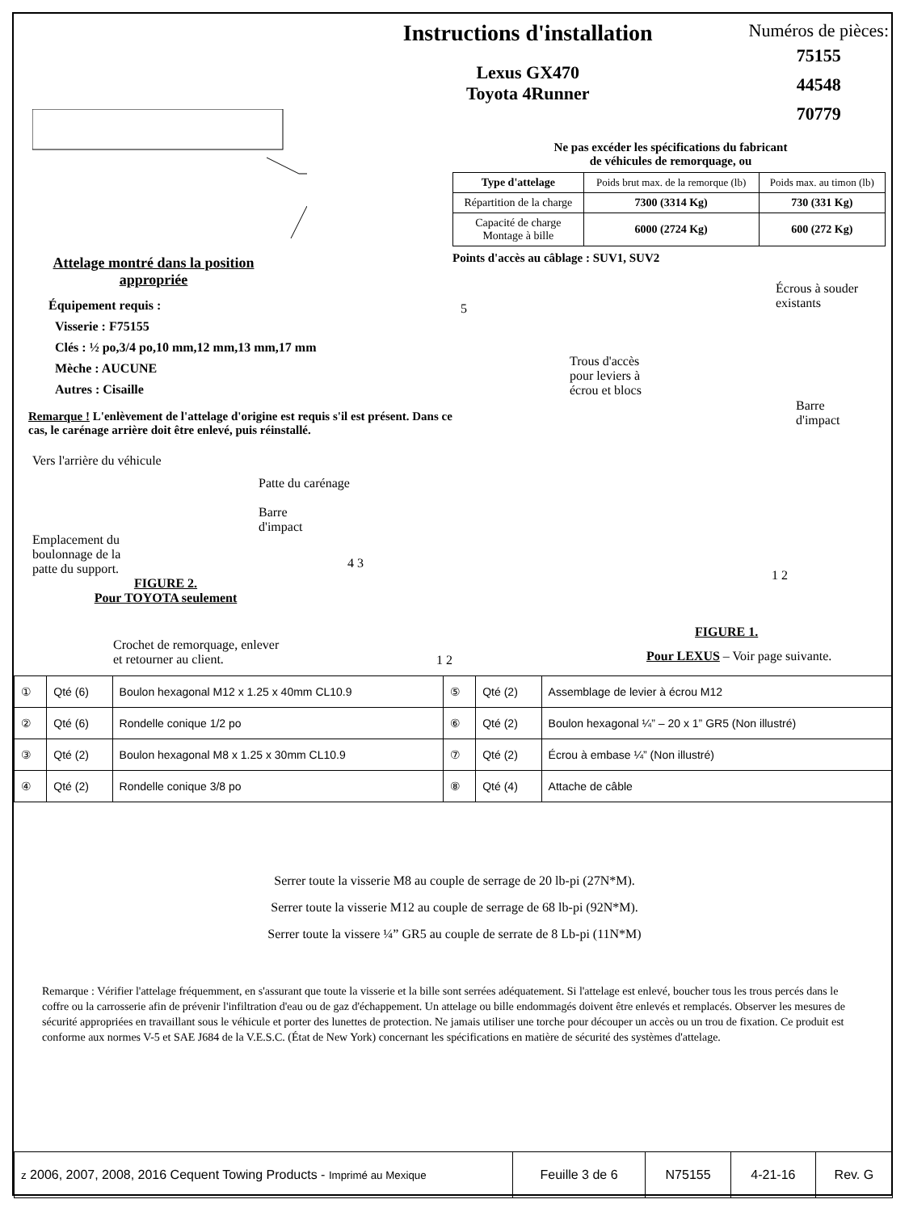Attelage montré dans la position appropriée
Équipement requis :
Visserie : F75155
Clés : ½ po,3/4 po,10 mm,12 mm,13 mm,17 mm
Mèche : AUCUNE
Autres : Cisaille
Remarque ! L'enlèvement de l'attelage d'origine est requis s'il est présent. Dans ce cas, le carénage arrière doit être enlevé, puis réinstallé.
Vers l'arrière du véhicule
Emplacement du boulonnage de la patte du support.
Patte du carénage
Barre
d'impact
FIGURE 2.
Pour TOYOTA seulement
Crochet de remorquage, enlever
et retourner au client.
Instructions d'installation
Lexus GX470
Toyota 4Runner
Numéros de pièces:
75155
44548
70779
Ne pas excéder les spécifications du fabricant
de véhicules de remorquage, ou
| Type d'attelage | Poids brut max. de la remorque (lb) | Poids max. au timon (lb) |
| --- | --- | --- |
| Répartition de la charge | 7300 (3314 Kg) | 730 (331 Kg) |
| Capacité de charge Montage à bille | 6000 (2724 Kg) | 600 (272 Kg) |
Points d'accès au câblage : SUV1, SUV2
Écrous à souder
existants
5
Trous d'accès
pour leviers à
écrou et blocs
Barre
d'impact
4 3
1 2
FIGURE 1.
Pour LEXUS – Voir page suivante.
1 2
| ① | Qté (6) | Boulon hexagonal M12 x 1.25 x 40mm CL10.9 | ⑤ | Qté (2) | Assemblage de levier à écrou M12 |
| ② | Qté (6) | Rondelle conique 1/2 po | ⑥ | Qté (2) | Boulon hexagonal ¼” – 20 x 1” GR5 (Non illustré) |
| ③ | Qté (2) | Boulon hexagonal M8 x 1.25 x 30mm CL10.9 | ⑦ | Qté (2) | Écrou à embase ¼” (Non illustré) |
| ④ | Qté (2) | Rondelle conique 3/8 po | ⑧ | Qté (4) | Attache de câble |
Serrer toute la visserie M8 au couple de serrage de 20 lb-pi (27N*M).
Serrer toute la visserie M12 au couple de serrage de 68 lb-pi (92N*M).
Serrer toute la vissere ¼” GR5 au couple de serrate de 8 Lb-pi (11N*M)
Remarque : Vérifier l'attelage fréquemment, en s'assurant que toute la visserie et la bille sont serrées adéquatement. Si l'attelage est enlevé, boucher tous les trous percés dans le coffre ou la carrosserie afin de prévenir l'infiltration d'eau ou de gaz d'échappement. Un attelage ou bille endommagés doivent être enlevés et remplacés. Observer les mesures de sécurité appropriées en travaillant sous le véhicule et porter des lunettes de protection. Ne jamais utiliser une torche pour découper un accès ou un trou de fixation. Ce produit est conforme aux normes V-5 et SAE J684 de la V.E.S.C. (État de New York) concernant les spécifications en matière de sécurité des systèmes d'attelage.
| z 2006, 2007, 2008, 2016 Cequent Towing Products - Imprimé au Mexique | Feuille 3 de 6 | N75155 | 4-21-16 | Rev. G |